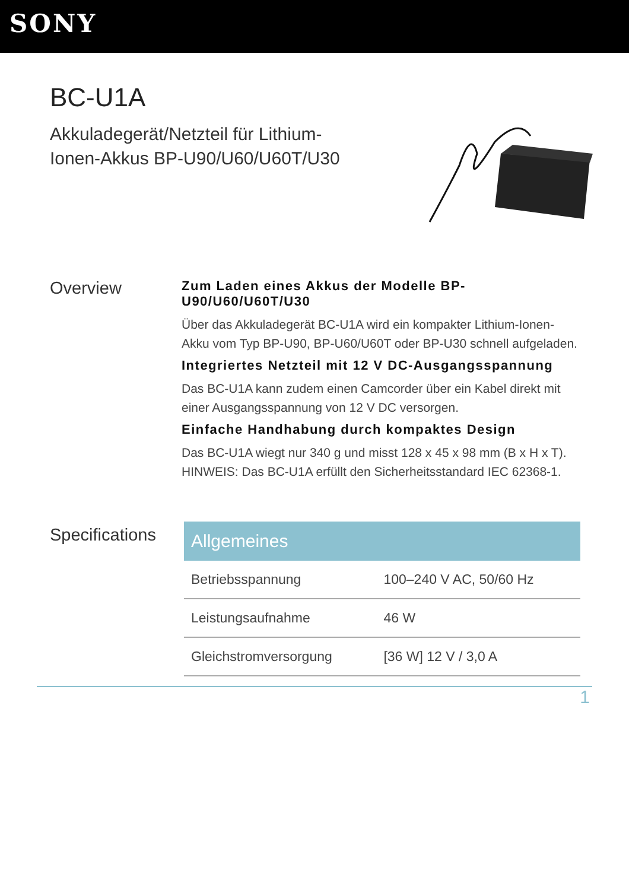SONY
BC-U1A
Akkuladegerät/Netzteil für Lithium-Ionen-Akkus BP-U90/U60/U60T/U30
Overview
Zum Laden eines Akkus der Modelle BP-U90/U60/U60T/U30
Über das Akkuladegerät BC-U1A wird ein kompakter Lithium-Ionen-Akku vom Typ BP-U90, BP-U60/U60T oder BP-U30 schnell aufgeladen.
Integriertes Netzteil mit 12 V DC-Ausgangsspannung
Das BC-U1A kann zudem einen Camcorder über ein Kabel direkt mit einer Ausgangsspannung von 12 V DC versorgen.
Einfache Handhabung durch kompaktes Design
Das BC-U1A wiegt nur 340 g und misst 128 x 45 x 98 mm (B x H x T).
HINWEIS: Das BC-U1A erfüllt den Sicherheitsstandard IEC 62368-1.
Specifications
| Allgemeines | |
| --- | --- |
| Betriebsspannung | 100–240 V AC, 50/60 Hz |
| Leistungsaufnahme | 46 W |
| Gleichstromversorgung | [36 W] 12 V / 3,0 A |
1